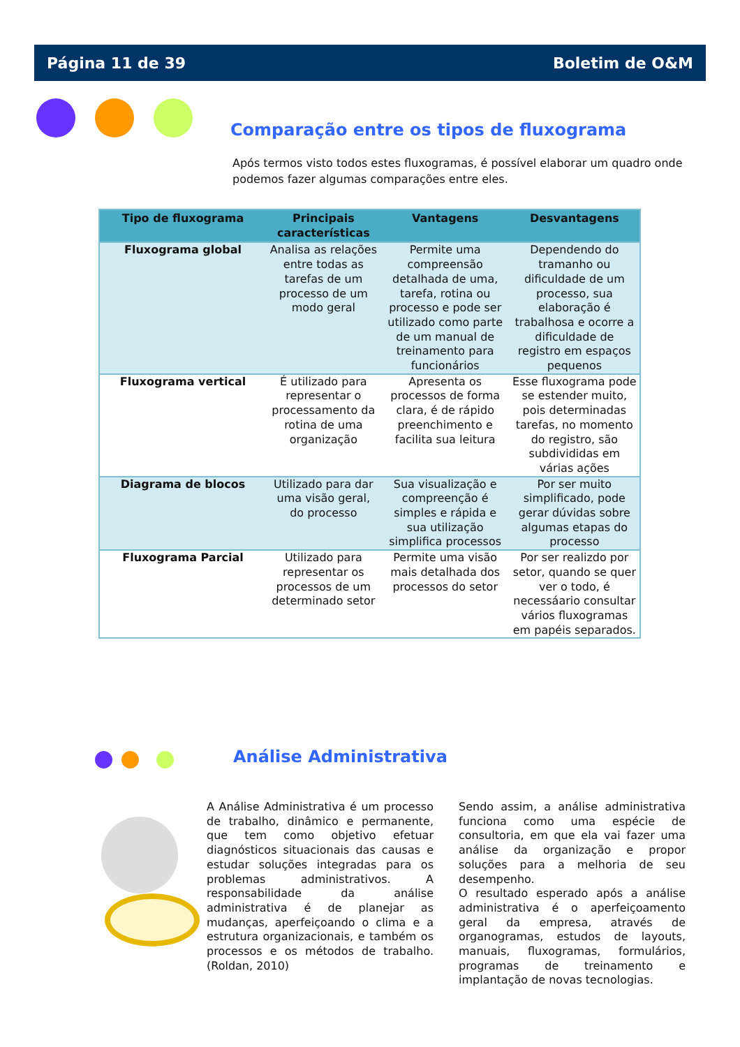Página 11 de 39 Boletim de O&M
Comparação entre os tipos de fluxograma
Após termos visto todos estes fluxogramas, é possível elaborar um quadro onde podemos fazer algumas comparações entre eles.
| Tipo de fluxograma | Principais características | Vantagens | Desvantagens |
| --- | --- | --- | --- |
| Fluxograma global | Analisa as relações entre todas as tarefas de um processo de um modo geral | Permite uma compreensão detalhada de uma, tarefa, rotina ou processo e pode ser utilizado como parte de um manual de treinamento para funcionários | Dependendo do tramanho ou dificuldade de um processo, sua elaboração é trabalhosa e ocorre a dificuldade de registro em espaços pequenos |
| Fluxograma vertical | É utilizado para representar o processamento da rotina de uma organização | Apresenta os processos de forma clara, é de rápido preenchimento e facilita sua leitura | Esse fluxograma pode se estender muito, pois determinadas tarefas, no momento do registro, são subdivididas em várias ações |
| Diagrama de blocos | Utilizado para dar uma visão geral, do processo | Sua visualização e compreenção é simples e rápida e sua utilização simplifica processos | Por ser muito simplificado, pode gerar dúvidas sobre algumas etapas do processo |
| Fluxograma Parcial | Utilizado para representar os processos de um determinado setor | Permite uma visão mais detalhada dos processos do setor | Por ser realizdo por setor, quando se quer ver o todo, é necessáario consultar vários fluxogramas em papéis separados. |
Análise Administrativa
A Análise Administrativa é um processo de trabalho, dinâmico e permanente, que tem como objetivo efetuar diagnósticos situacionais das causas e estudar soluções integradas para os problemas administrativos. A responsabilidade da análise administrativa é de planejar as mudanças, aperfeiçoando o clima e a estrutura organizacionais, e também os processos e os métodos de trabalho. (Roldan, 2010)
Sendo assim, a análise administrativa funciona como uma espécie de consultoria, em que ela vai fazer uma análise da organização e propor soluções para a melhoria de seu desempenho.
O resultado esperado após a análise administrativa é o aperfeiçoamento geral da empresa, através de organogramas, estudos de layouts, manuais, fluxogramas, formulários, programas de treinamento e implantação de novas tecnologias.